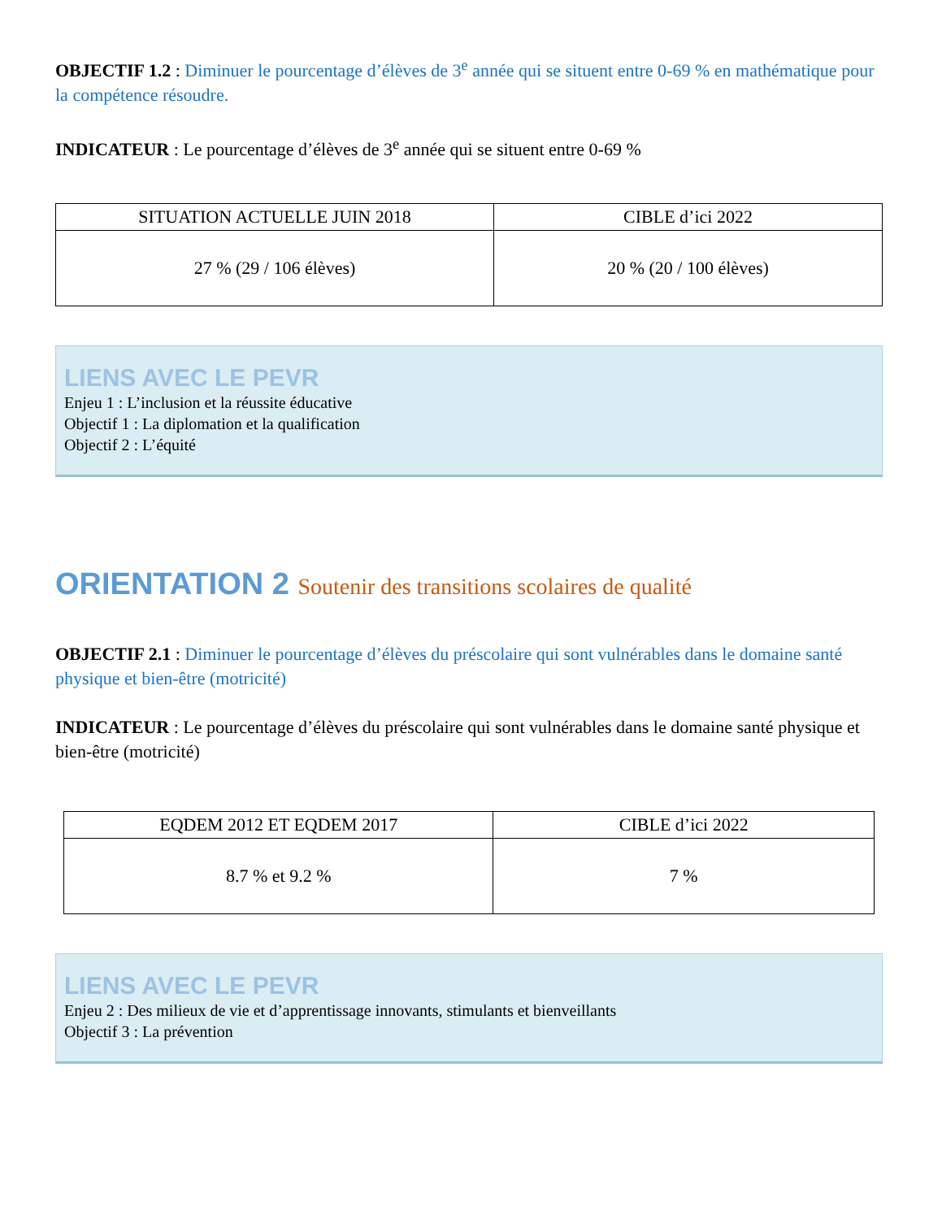OBJECTIF 1.2 : Diminuer le pourcentage d’élèves de 3<sup>e</sup> année qui se situent entre 0-69 % en mathématique pour la compétence résoudre.
INDICATEUR : Le pourcentage d’élèves de 3<sup>e</sup> année qui se situent entre 0-69 %
| SITUATION ACTUELLE JUIN 2018 | CIBLE d’ici 2022 |
| --- | --- |
| 27 % (29 / 106 élèves) | 20 % (20 / 100 élèves) |
LIENS AVEC LE PEVR
Enjeu 1 : L’inclusion et la réussite éducative
Objectif 1 : La diplomation et la qualification
Objectif 2 : L’équité
ORIENTATION 2 Soutenir des transitions scolaires de qualité
OBJECTIF 2.1 : Diminuer le pourcentage d’élèves du préscolaire qui sont vulnérables dans le domaine santé physique et bien-être (motricité)
INDICATEUR : Le pourcentage d’élèves du préscolaire qui sont vulnérables dans le domaine santé physique et bien-être (motricité)
| EQDEM 2012 ET EQDEM 2017 | CIBLE d’ici 2022 |
| --- | --- |
| 8.7 % et 9.2 % | 7 % |
LIENS AVEC LE PEVR
Enjeu 2 : Des milieux de vie et d’apprentissage innovants, stimulants et bienveillants
Objectif 3 : La prévention